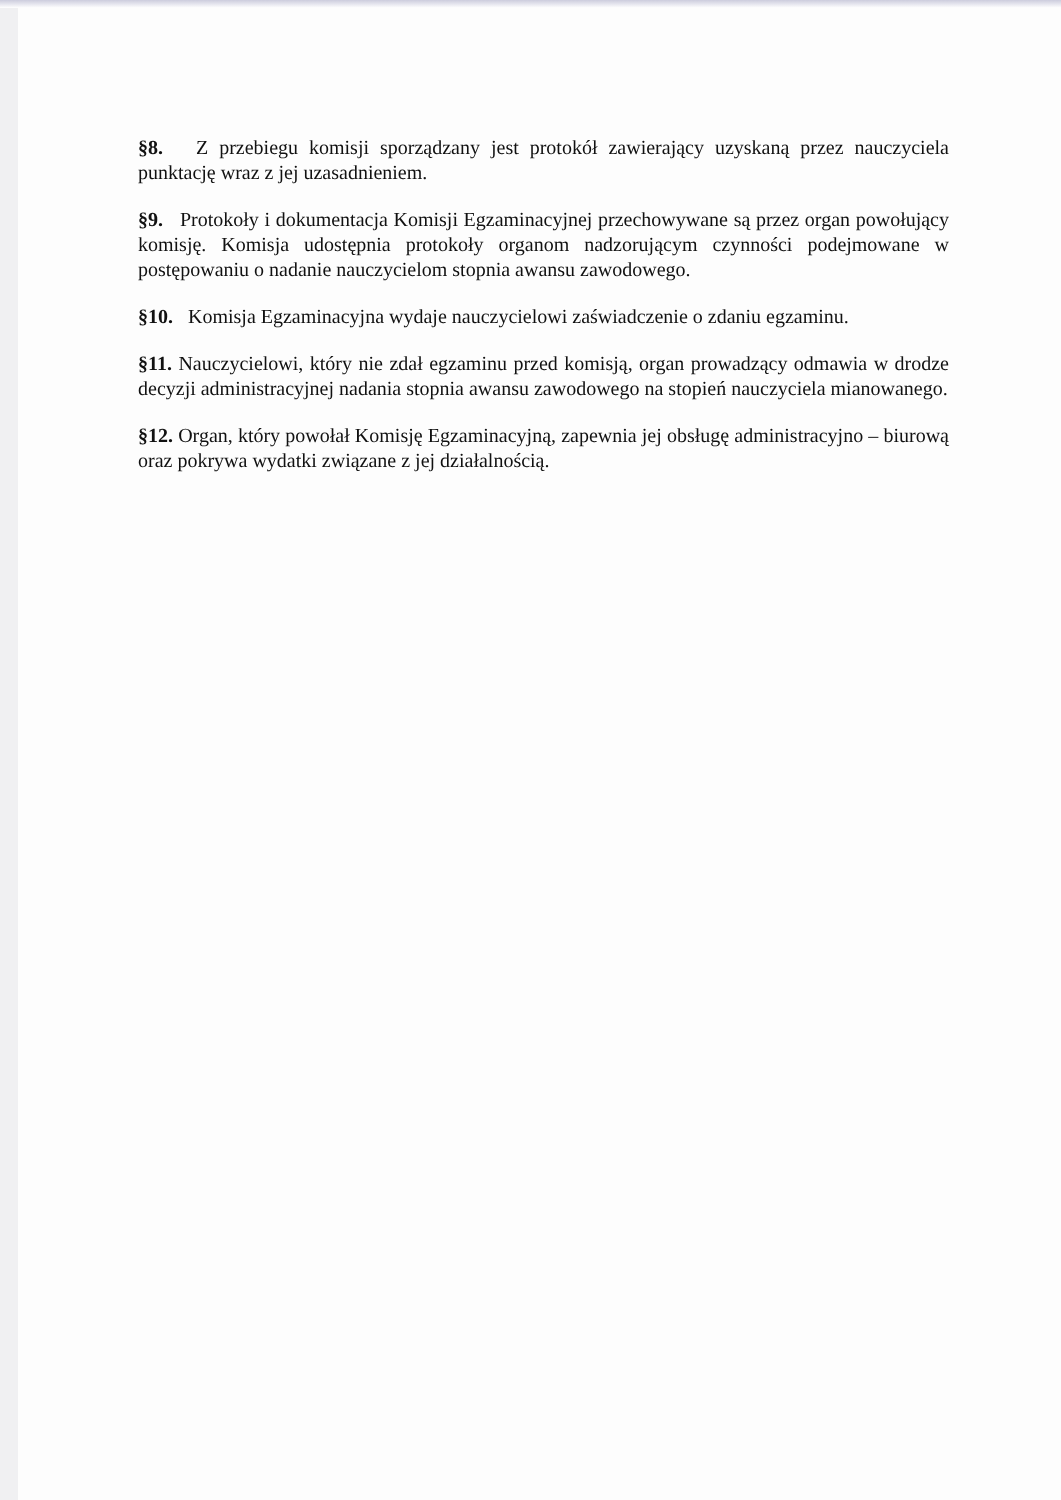§8. Z przebiegu komisji sporządzany jest protokół zawierający uzyskaną przez nauczyciela punktację wraz z jej uzasadnieniem.
§9. Protokoły i dokumentacja Komisji Egzaminacyjnej przechowywane są przez organ powołujący komisję. Komisja udostępnia protokoły organom nadzorującym czynności podejmowane w postępowaniu o nadanie nauczycielom stopnia awansu zawodowego.
§10. Komisja Egzaminacyjna wydaje nauczycielowi zaświadczenie o zdaniu egzaminu.
§11. Nauczycielowi, który nie zdał egzaminu przed komisją, organ prowadzący odmawia w drodze decyzji administracyjnej nadania stopnia awansu zawodowego na stopień nauczyciela mianowanego.
§12. Organ, który powołał Komisję Egzaminacyjną, zapewnia jej obsługę administracyjno – biurową oraz pokrywa wydatki związane z jej działalnością.